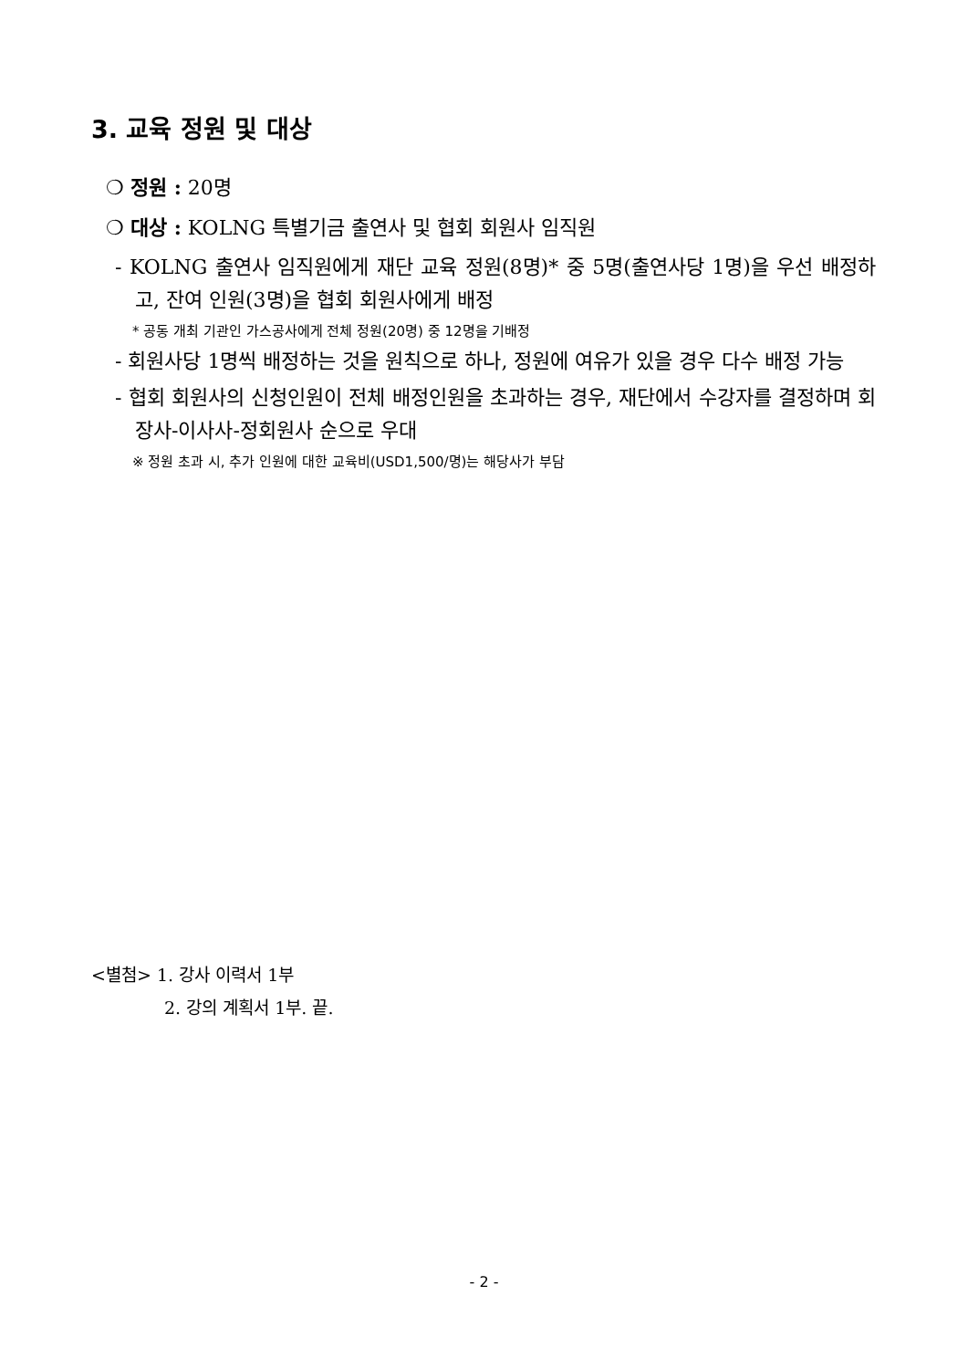3. 교육 정원 및 대상
❍ 정원 : 20명
❍ 대상 : KOLNG 특별기금 출연사 및 협회 회원사 임직원
- KOLNG 출연사 임직원에게 재단 교육 정원(8명)* 중 5명(출연사당 1명)을 우선 배정하고, 잔여 인원(3명)을 협회 회원사에게 배정
* 공동 개최 기관인 가스공사에게 전체 정원(20명) 중 12명을 기배정
- 회원사당 1명씩 배정하는 것을 원칙으로 하나, 정원에 여유가 있을 경우 다수 배정 가능
- 협회 회원사의 신청인원이 전체 배정인원을 초과하는 경우, 재단에서 수강자를 결정하며 회장사-이사사-정회원사 순으로 우대
※ 정원 초과 시, 추가 인원에 대한 교육비(USD1,500/명)는 해당사가 부담
<별첨> 1. 강사 이력서 1부
2. 강의 계획서 1부. 끝.
- 2 -